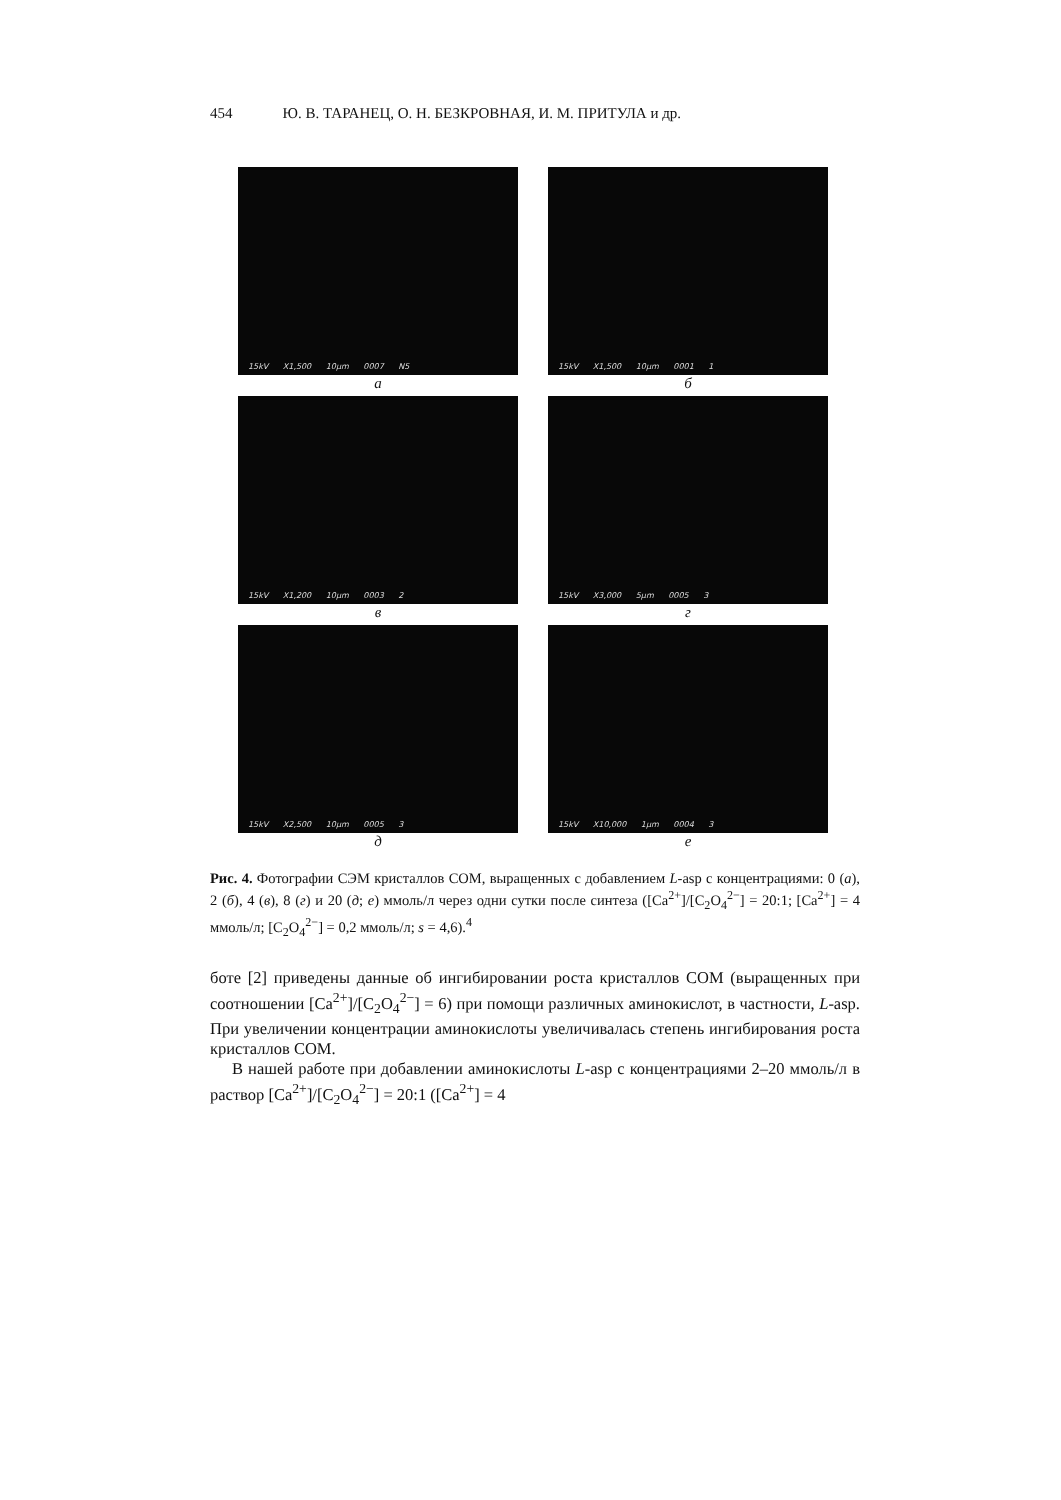454 Ю. В. ТАРАНЕЦ, О. Н. БЕЗКРОВНАЯ, И. М. ПРИТУЛА и др.
15kV X1,500 10µm 0007 N5
а
15kV X1,500 10µm 0001 1
б
15kV X1,200 10µm 0003 2
в
15kV X3,000 5µm 0005 3
г
15kV X2,500 10µm 0005 3
д
15kV X10,000 1µm 0004 3
е
Рис. 4. Фотографии СЭМ кристаллов COM, выращенных с добавлением L-asp с концентрациями: 0 (а), 2 (б), 4 (в), 8 (г) и 20 (д; е) ммоль/л через одни сутки после синтеза ([Ca<sup>2+</sup>]/[C<sub>2</sub>O<sub>4</sub><sup>2−</sup>] = 20:1; [Ca<sup>2+</sup>] = 4 ммоль/л; [C<sub>2</sub>O<sub>4</sub><sup>2−</sup>] = 0,2 ммоль/л; s = 4,6).<sup>4</sup>
боте [2] приведены данные об ингибировании роста кристаллов COM (выращенных при соотношении [Ca<sup>2+</sup>]/[C<sub>2</sub>O<sub>4</sub><sup>2−</sup>] = 6) при помощи различных аминокислот, в частности, L-asp. При увеличении концентрации аминокислоты увеличивалась степень ингибирования роста кристаллов COM.
В нашей работе при добавлении аминокислоты L-asp с концентрациями 2–20 ммоль/л в раствор [Ca<sup>2+</sup>]/[C<sub>2</sub>O<sub>4</sub><sup>2−</sup>] = 20:1 ([Ca<sup>2+</sup>] = 4